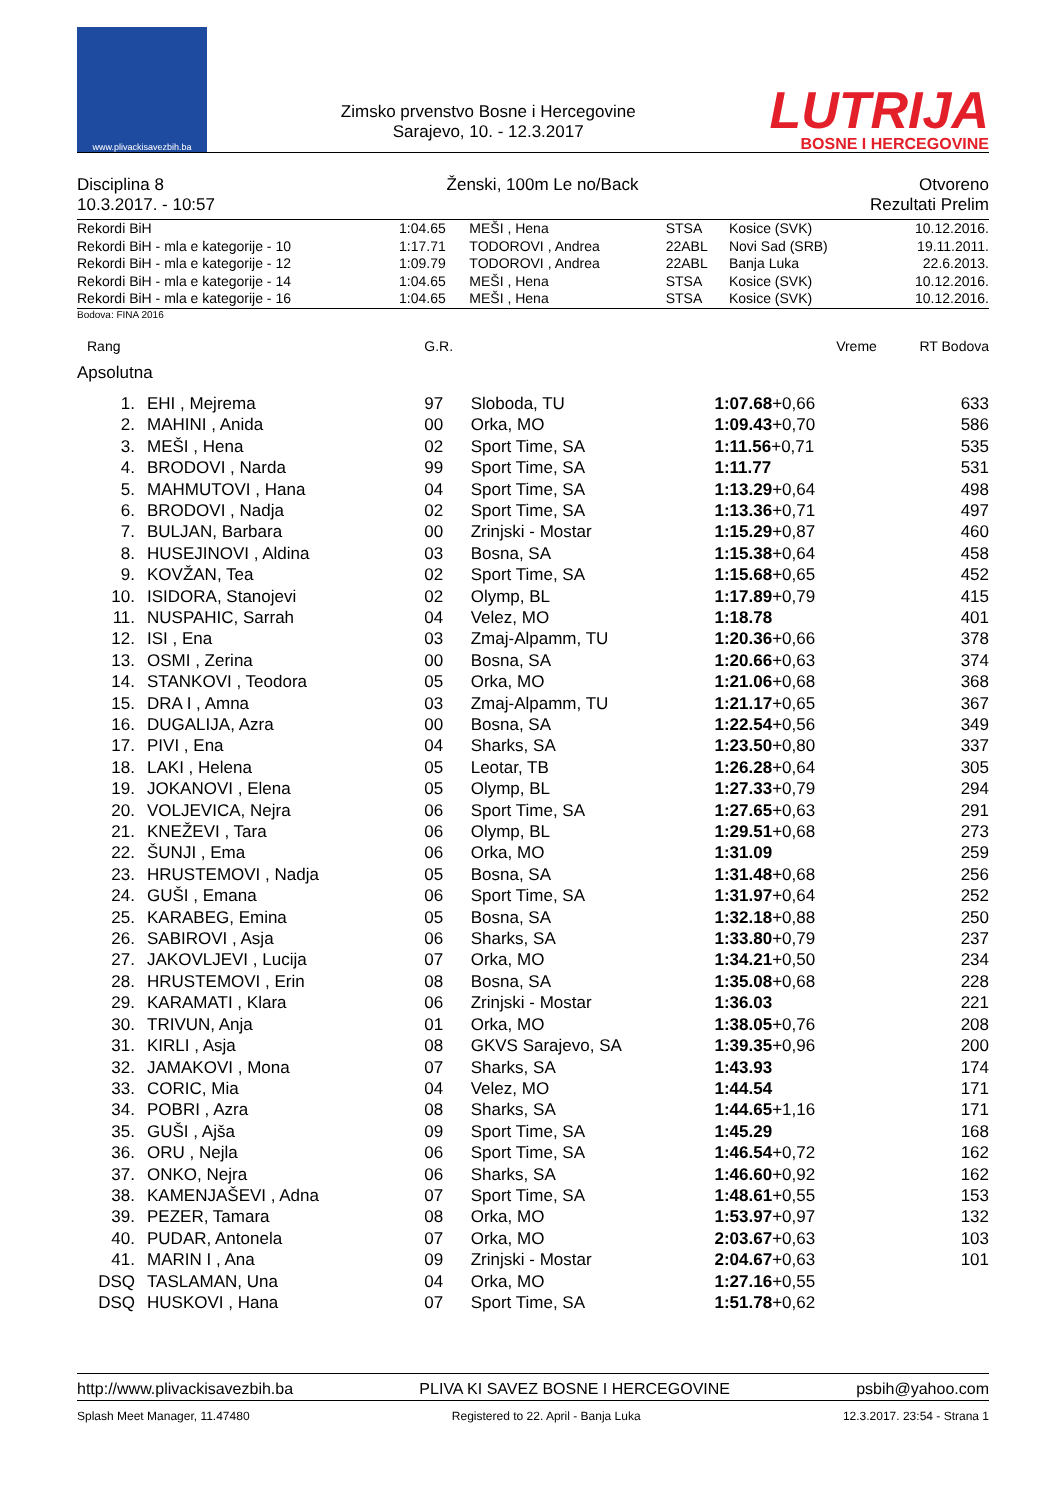www.plivackisavezbih.ba
Zimsko prvenstvo Bosne i Hercegovine
Sarajevo, 10. - 12.3.2017
LUTRIJA
BOSNE I HERCEGOVINE
Disciplina 8
10.3.2017. - 10:57
Ženski, 100m Le no/Back Otvoreno
Rezultati Prelim
| Rekordi BiH | 1:04.65 | MEŠI , Hena | STSA | Kosice (SVK) | 10.12.2016. |
| Rekordi BiH - mla e kategorije - 10 | 1:17.71 | TODOROVI , Andrea | 22ABL | Novi Sad (SRB) | 19.11.2011. |
| Rekordi BiH - mla e kategorije - 12 | 1:09.79 | TODOROVI , Andrea | 22ABL | Banja Luka | 22.6.2013. |
| Rekordi BiH - mla e kategorije - 14 | 1:04.65 | MEŠI , Hena | STSA | Kosice (SVK) | 10.12.2016. |
| Rekordi BiH - mla e kategorije - 16 | 1:04.65 | MEŠI , Hena | STSA | Kosice (SVK) | 10.12.2016. |
Bodova: FINA 2016
| Rang | | G.R. | | Vreme | RT Bodova |
| --- | --- | --- | --- | --- | --- |
| Apsolutna | | | | | |
| 1. | EHI , Mejrema | 97 | Sloboda, TU | 1:07.68 +0,66 | 633 |
| 2. | MAHINI , Anida | 00 | Orka, MO | 1:09.43 +0,70 | 586 |
| 3. | MEŠI , Hena | 02 | Sport Time, SA | 1:11.56 +0,71 | 535 |
| 4. | BRODOVI , Narda | 99 | Sport Time, SA | 1:11.77 | 531 |
| 5. | MAHMUTOVI , Hana | 04 | Sport Time, SA | 1:13.29 +0,64 | 498 |
| 6. | BRODOVI , Nadja | 02 | Sport Time, SA | 1:13.36 +0,71 | 497 |
| 7. | BULJAN, Barbara | 00 | Zrinjski - Mostar | 1:15.29 +0,87 | 460 |
| 8. | HUSEJINOVI , Aldina | 03 | Bosna, SA | 1:15.38 +0,64 | 458 |
| 9. | KOVŽAN, Tea | 02 | Sport Time, SA | 1:15.68 +0,65 | 452 |
| 10. | ISIDORA, Stanojevi | 02 | Olymp, BL | 1:17.89 +0,79 | 415 |
| 11. | NUSPAHIC, Sarrah | 04 | Velez, MO | 1:18.78 | 401 |
| 12. | ISI , Ena | 03 | Zmaj-Alpamm, TU | 1:20.36 +0,66 | 378 |
| 13. | OSMI , Zerina | 00 | Bosna, SA | 1:20.66 +0,63 | 374 |
| 14. | STANKOVI , Teodora | 05 | Orka, MO | 1:21.06 +0,68 | 368 |
| 15. | DRA I , Amna | 03 | Zmaj-Alpamm, TU | 1:21.17 +0,65 | 367 |
| 16. | DUGALIJA, Azra | 00 | Bosna, SA | 1:22.54 +0,56 | 349 |
| 17. | PIVI , Ena | 04 | Sharks, SA | 1:23.50 +0,80 | 337 |
| 18. | LAKI , Helena | 05 | Leotar, TB | 1:26.28 +0,64 | 305 |
| 19. | JOKANOVI , Elena | 05 | Olymp, BL | 1:27.33 +0,79 | 294 |
| 20. | VOLJEVICA, Nejra | 06 | Sport Time, SA | 1:27.65 +0,63 | 291 |
| 21. | KNEŽEVI , Tara | 06 | Olymp, BL | 1:29.51 +0,68 | 273 |
| 22. | ŠUNJI , Ema | 06 | Orka, MO | 1:31.09 | 259 |
| 23. | HRUSTEMOVI , Nadja | 05 | Bosna, SA | 1:31.48 +0,68 | 256 |
| 24. | GUŠI , Emana | 06 | Sport Time, SA | 1:31.97 +0,64 | 252 |
| 25. | KARABEG, Emina | 05 | Bosna, SA | 1:32.18 +0,88 | 250 |
| 26. | SABIROVI , Asja | 06 | Sharks, SA | 1:33.80 +0,79 | 237 |
| 27. | JAKOVLJEVI , Lucija | 07 | Orka, MO | 1:34.21 +0,50 | 234 |
| 28. | HRUSTEMOVI , Erin | 08 | Bosna, SA | 1:35.08 +0,68 | 228 |
| 29. | KARAMATI , Klara | 06 | Zrinjski - Mostar | 1:36.03 | 221 |
| 30. | TRIVUN, Anja | 01 | Orka, MO | 1:38.05 +0,76 | 208 |
| 31. | KIRLI , Asja | 08 | GKVS Sarajevo, SA | 1:39.35 +0,96 | 200 |
| 32. | JAMAKOVI , Mona | 07 | Sharks, SA | 1:43.93 | 174 |
| 33. | CORIC, Mia | 04 | Velez, MO | 1:44.54 | 171 |
| 34. | POBRI , Azra | 08 | Sharks, SA | 1:44.65 +1,16 | 171 |
| 35. | GUŠI , Ajša | 09 | Sport Time, SA | 1:45.29 | 168 |
| 36. | ORU , Nejla | 06 | Sport Time, SA | 1:46.54 +0,72 | 162 |
| 37. | ONKO, Nejra | 06 | Sharks, SA | 1:46.60 +0,92 | 162 |
| 38. | KAMENJAŠEVI , Adna | 07 | Sport Time, SA | 1:48.61 +0,55 | 153 |
| 39. | PEZER, Tamara | 08 | Orka, MO | 1:53.97 +0,97 | 132 |
| 40. | PUDAR, Antonela | 07 | Orka, MO | 2:03.67 +0,63 | 103 |
| 41. | MARIN I , Ana | 09 | Zrinjski - Mostar | 2:04.67 +0,63 | 101 |
| DSQ | TASLAMAN, Una | 04 | Orka, MO | 1:27.16 +0,55 | |
| DSQ | HUSKOVI , Hana | 07 | Sport Time, SA | 1:51.78 +0,62 | |
http://www.plivackisavezbih.ba PLIVA KI SAVEZ BOSNE I HERCEGOVINE psbih@yahoo.com
Splash Meet Manager, 11.47480 Registered to 22. April - Banja Luka 12.3.2017. 23:54 - Strana 1